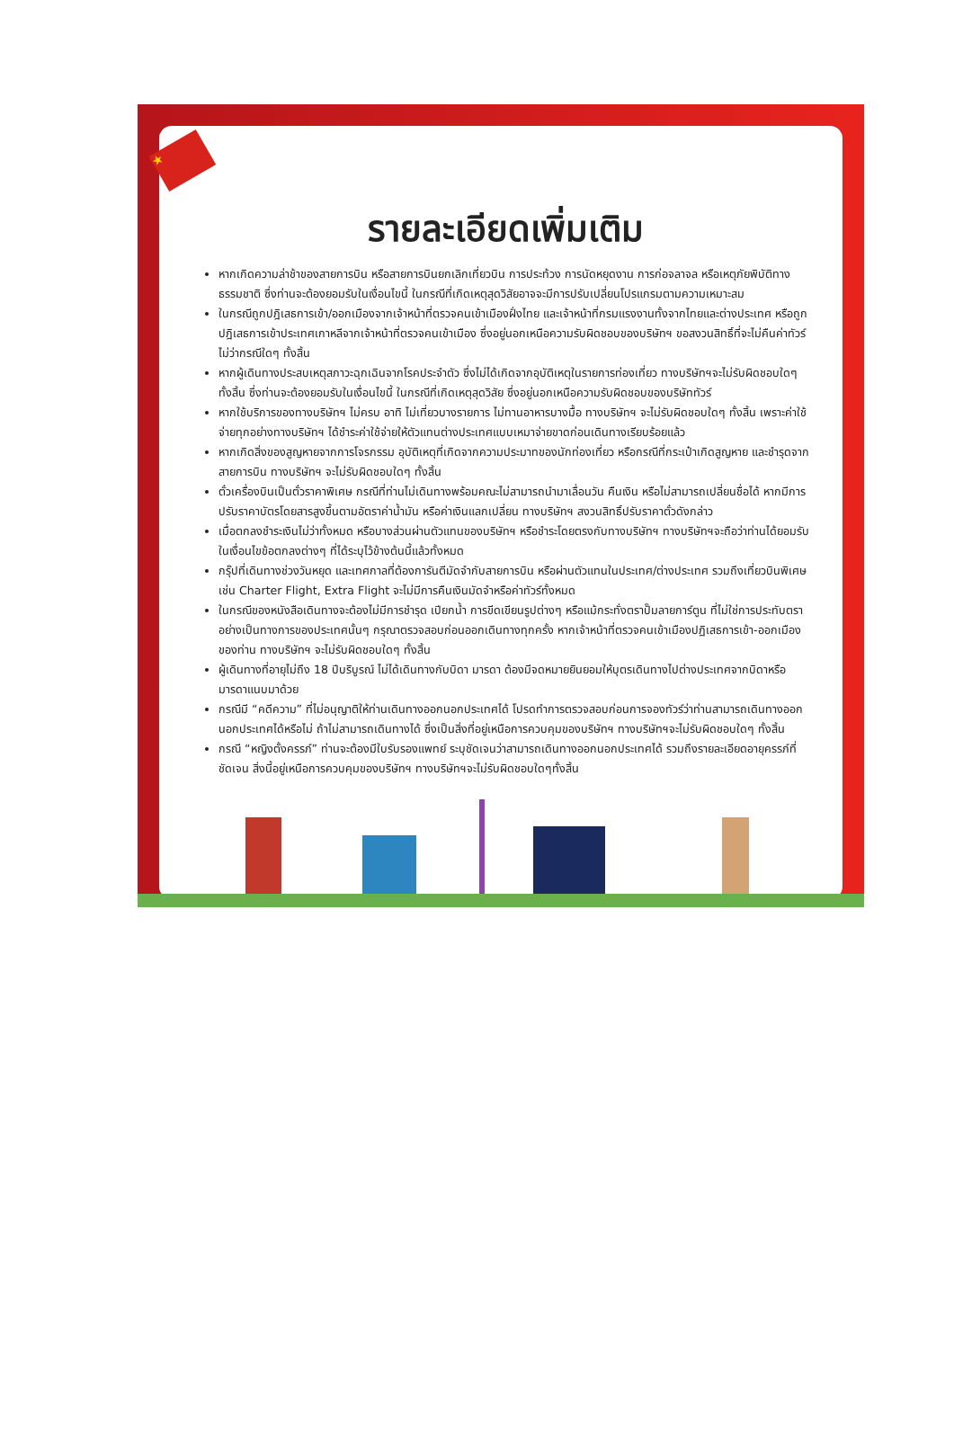★
รายละเอียดเพิ่มเติม
หากเกิดความล่าช้าของสายการบิน หรือสายการบินยกเลิกเที่ยวบิน การประท้วง การนัดหยุดงาน การก่อจลาจล หรือเหตุภัยพิบัติทางธรรมชาติ ซึ่งท่านจะต้องยอมรับในเงื่อนไขนี้ ในกรณีที่เกิดเหตุสุดวิสัยอาจจะมีการปรับเปลี่ยนโปรแกรมตามความเหมาะสม
ในกรณีถูกปฎิเสธการเข้า/ออกเมืองจากเจ้าหน้าที่ตรวจคนเข้าเมืองฝั่งไทย และเจ้าหน้าที่กรมแรงงานทั้งจากไทยและต่างประเทศ หรือถูกปฎิเสธการเข้าประเทศเกาหลีจากเจ้าหน้าที่ตรวจคนเข้าเมือง ซึ่งอยู่นอกเหนือความรับผิดชอบของบริษัทฯ ขอสงวนสิทธิ์ที่จะไม่คืนค่าทัวร์ไม่ว่ากรณีใดๆ ทั้งสิ้น
หากผู้เดินทางประสบเหตุสภาวะฉุกเฉินจากโรคประจำตัว ซึ่งไม่ได้เกิดจากอุบัติเหตุในรายการท่องเที่ยว ทางบริษัทฯจะไม่รับผิดชอบใดๆ ทั้งสิ้น ซึ่งท่านจะต้องยอมรับในเงื่อนไขนี้ ในกรณีที่เกิดเหตุสุดวิสัย ซึ่งอยู่นอกเหนือความรับผิดชอบของบริษัททัวร์
หากใช้บริการของทางบริษัทฯ ไม่ครบ อาทิ ไม่เที่ยวบางรายการ ไม่ทานอาหารบางมื้อ ทางบริษัทฯ จะไม่รับผิดชอบใดๆ ทั้งสิ้น เพราะค่าใช้จ่ายทุกอย่างทางบริษัทฯ ได้ชำระค่าใช้จ่ายให้ตัวแทนต่างประเทศแบบเหมาจ่ายขาดก่อนเดินทางเรียบร้อยแล้ว
หากเกิดสิ่งของสูญหายจากการโจรกรรม อุบัติเหตุที่เกิดจากความประมาทของนักท่องเที่ยว หรือกรณีที่กระเป๋าเกิดสูญหาย และชำรุดจากสายการบิน ทางบริษัทฯ จะไม่รับผิดชอบใดๆ ทั้งสิ้น
ตั๋วเครื่องบินเป็นตั๋วราคาพิเศษ กรณีที่ท่านไม่เดินทางพร้อมคณะไม่สามารถนำมาเลื่อนวัน คืนเงิน หรือไม่สามารถเปลี่ยนชื่อได้ หากมีการปรับราคาบัตรโดยสารสูงขึ้นตามอัตราค่าน้ำมัน หรือค่าเงินแลกเปลี่ยน ทางบริษัทฯ สงวนสิทธิ์ปรับราคาตั๋วดังกล่าว
เมื่อตกลงชำระเงินไม่ว่าทั้งหมด หรือบางส่วนผ่านตัวแทนของบริษัทฯ หรือชำระโดยตรงกับทางบริษัทฯ ทางบริษัทฯจะถือว่าท่านได้ยอมรับในเงื่อนไขข้อตกลงต่างๆ ที่ได้ระบุไว้ข้างต้นนี้แล้วทั้งหมด
กรุ๊ปที่เดินทางช่วงวันหยุด และเทศกาลที่ต้องการันตีมัดจำกับสายการบิน หรือผ่านตัวแทนในประเทศ/ต่างประเทศ รวมถึงเที่ยวบินพิเศษ เช่น Charter Flight, Extra Flight จะไม่มีการคืนเงินมัดจำหรือค่าทัวร์ทั้งหมด
ในกรณีของหนังสือเดินทางจะต้องไม่มีการชำรุด เปียกน้ำ การขีดเขียนรูปต่างๆ หรือแม้กระทั่งตราปั๊มลายการ์ตูน ที่ไม่ใช่การประทับตราอย่างเป็นทางการของประเทศนั้นๆ กรุณาตรวจสอบก่อนออกเดินทางทุกครั้ง หากเจ้าหน้าที่ตรวจคนเข้าเมืองปฏิเสธการเข้า-ออกเมืองของท่าน ทางบริษัทฯ จะไม่รับผิดชอบใดๆ ทั้งสิ้น
ผู้เดินทางที่อายุไม่ถึง 18 ปีบริบูรณ์ ไม่ได้เดินทางกับบิดา มารดา ต้องมีจดหมายยินยอมให้บุตรเดินทางไปต่างประเทศจากบิดาหรือมารดาแนบมาด้วย
กรณีมี “คดีความ” ที่ไม่อนุญาติให้ท่านเดินทางออกนอกประเทศได้ โปรดทำการตรวจสอบก่อนการจองทัวร์ว่าท่านสามารถเดินทางออกนอกประเทศได้หรือไม่ ถ้าไม่สามารถเดินทางได้ ซึ่งเป็นสิ่งที่อยู่เหนือการควบคุมของบริษัทฯ ทางบริษัทฯจะไม่รับผิดชอบใดๆ ทั้งสิ้น
กรณี “หญิงตั้งครรภ์” ท่านจะต้องมีใบรับรองแพทย์ ระบุชัดเจนว่าสามารถเดินทางออกนอกประเทศได้ รวมถึงรายละเอียดอายุครรภ์ที่ชัดเจน สิ่งนี้อยู่เหนือการควบคุมของบริษัทฯ ทางบริษัทฯจะไม่รับผิดชอบใดๆทั้งสิ้น